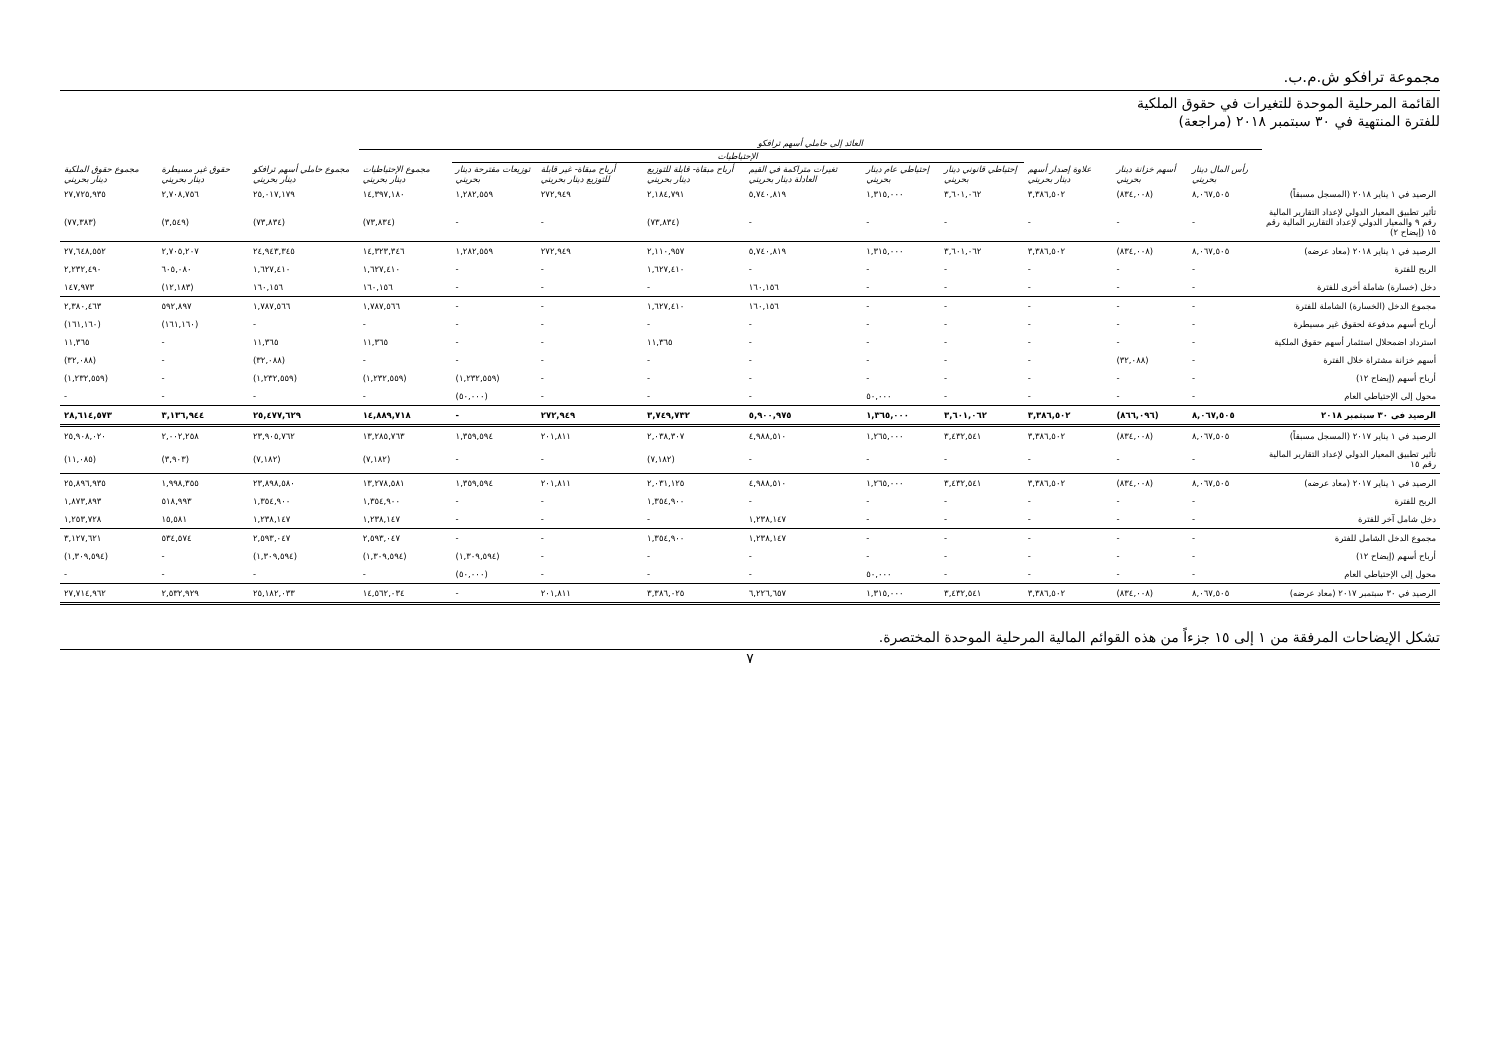مجموعة ترافكو ش.م.ب.
القائمة المرحلية الموحدة للتغيرات في حقوق الملكية
للفترة المنتهية في ٣٠ سبتمبر ٢٠١٨ (مراجعة)
| | العائد إلى حاملي أسهم ترافكو | | | | | | | | | | | | |
| --- | --- | --- | --- | --- | --- | --- | --- | --- | --- | --- | --- | --- | --- |
| | | | | الإحتياطيات | | | | | | | | | |
| | رأس المال دينار بحريني | أسهم خزانة دينار بحريني | علاوة إصدار أسهم دينار بحريني | إحتياطي قانوني دينار بحريني | إحتياطي عام دينار بحريني | تغيرات متراكمة في القيم العادلة دينار بحريني | أرباح مبقاة- قابلة للتوزيع دينار بحريني | أرباح مبقاة- غير قابلة للتوزيع دينار بحريني | توزيعات مقترحة دينار بحريني | مجموع الإحتياطيات دينار بحريني | مجموع حاملي أسهم ترافكو دينار بحريني | حقوق غير مسيطرة دينار بحريني | مجموع حقوق الملكية دينار بحريني |
| الرصيد في ١ يناير ٢٠١٨ (المسجل مسبقاً) | ٨,٠٦٧,٥٠٥ | (٨٣٤,٠٠٨) | ٣,٣٨٦,٥٠٢ | ٣,٦٠١,٠٦٢ | ١,٣١٥,٠٠٠ | ٥,٧٤٠,٨١٩ | ٢,١٨٤,٧٩١ | ٢٧٢,٩٤٩ | ١,٢٨٢,٥٥٩ | ١٤,٣٩٧,١٨٠ | ٢٥,٠١٧,١٧٩ | ٢,٧٠٨,٧٥٦ | ٢٧,٧٢٥,٩٣٥ |
| تأثير تطبيق المعيار الدولي لإعداد التقارير المالية رقم ٩ والمعيار الدولي لإعداد التقارير المالية رقم ١٥ (إيضاح ٢) | - | - | - | - | - | - | (٧٣,٨٣٤) | - | - | (٧٣,٨٣٤) | (٧٣,٨٣٤) | (٣,٥٤٩) | (٧٧,٣٨٣) |
| الرصيد في ١ يناير ٢٠١٨ (معاد عرضه) | ٨,٠٦٧,٥٠٥ | (٨٣٤,٠٠٨) | ٣,٣٨٦,٥٠٢ | ٣,٦٠١,٠٦٢ | ١,٣١٥,٠٠٠ | ٥,٧٤٠,٨١٩ | ٢,١١٠,٩٥٧ | ٢٧٢,٩٤٩ | ١,٢٨٢,٥٥٩ | ١٤,٣٢٣,٣٤٦ | ٢٤,٩٤٣,٣٤٥ | ٢,٧٠٥,٢٠٧ | ٢٧,٦٤٨,٥٥٢ |
| الربح للفترة | - | - | - | - | - | - | ١,٦٢٧,٤١٠ | - | - | ١,٦٢٧,٤١٠ | ١,٦٢٧,٤١٠ | ٦٠٥,٠٨٠ | ٢,٢٣٢,٤٩٠ |
| دخل (خسارة) شاملة أخرى للفترة | - | - | - | - | - | ١٦٠,١٥٦ | - | - | - | ١٦٠,١٥٦ | ١٦٠,١٥٦ | (١٢,١٨٣) | ١٤٧,٩٧٣ |
| مجموع الدخل (الخسارة) الشاملة للفترة | - | - | - | - | - | ١٦٠,١٥٦ | ١,٦٢٧,٤١٠ | - | - | ١,٧٨٧,٥٦٦ | ١,٧٨٧,٥٦٦ | ٥٩٢,٨٩٧ | ٢,٣٨٠,٤٦٣ |
| أرباح أسهم مدفوعة لحقوق غير مسيطرة | - | - | - | - | - | - | - | - | - | - | - | (١٦١,١٦٠) | (١٦١,١٦٠) |
| استرداد اضمحلال استثمار أسهم حقوق الملكية | - | - | - | - | - | - | ١١,٣٦٥ | - | - | ١١,٣٦٥ | ١١,٣٦٥ | - | ١١,٣٦٥ |
| أسهم خزانة مشتراة خلال الفترة | - | (٣٢,٠٨٨) | - | - | - | - | - | - | - | - | (٣٢,٠٨٨) | - | (٣٢,٠٨٨) |
| أرباح أسهم (إيضاح ١٢) | - | - | - | - | - | - | - | - | (١,٢٣٢,٥٥٩) | (١,٢٣٢,٥٥٩) | (١,٢٣٢,٥٥٩) | - | (١,٢٣٢,٥٥٩) |
| محول إلى الإحتياطي العام | - | - | - | - | ٥٠,٠٠٠ | - | - | - | (٥٠,٠٠٠) | - | - | - | - |
| الرصيد في ٣٠ سبتمبر ٢٠١٨ | ٨,٠٦٧,٥٠٥ | (٨٦٦,٠٩٦) | ٣,٣٨٦,٥٠٢ | ٣,٦٠١,٠٦٢ | ١,٣٦٥,٠٠٠ | ٥,٩٠٠,٩٧٥ | ٣,٧٤٩,٧٣٢ | ٢٧٢,٩٤٩ | - | ١٤,٨٨٩,٧١٨ | ٢٥,٤٧٧,٦٢٩ | ٣,١٣٦,٩٤٤ | ٢٨,٦١٤,٥٧٣ |
| الرصيد في ١ يناير ٢٠١٧ (المسجل مسبقاً) | ٨,٠٦٧,٥٠٥ | (٨٣٤,٠٠٨) | ٣,٣٨٦,٥٠٢ | ٣,٤٣٢,٥٤١ | ١,٢٦٥,٠٠٠ | ٤,٩٨٨,٥١٠ | ٢,٠٣٨,٣٠٧ | ٢٠١,٨١١ | ١,٣٥٩,٥٩٤ | ١٣,٢٨٥,٧٦٣ | ٢٣,٩٠٥,٧٦٢ | ٢,٠٠٢,٢٥٨ | ٢٥,٩٠٨,٠٢٠ |
| تأثير تطبيق المعيار الدولي لإعداد التقارير المالية رقم ١٥ | - | - | - | - | - | - | (٧,١٨٢) | - | - | (٧,١٨٢) | (٧,١٨٢) | (٣,٩٠٣) | (١١,٠٨٥) |
| الرصيد في ١ يناير ٢٠١٧ (معاد عرضه) | ٨,٠٦٧,٥٠٥ | (٨٣٤,٠٠٨) | ٣,٣٨٦,٥٠٢ | ٣,٤٣٢,٥٤١ | ١,٢٦٥,٠٠٠ | ٤,٩٨٨,٥١٠ | ٢,٠٣١,١٢٥ | ٢٠١,٨١١ | ١,٣٥٩,٥٩٤ | ١٣,٢٧٨,٥٨١ | ٢٣,٨٩٨,٥٨٠ | ١,٩٩٨,٣٥٥ | ٢٥,٨٩٦,٩٣٥ |
| الربح للفترة | - | - | - | - | - | - | ١,٣٥٤,٩٠٠ | - | - | ١,٣٥٤,٩٠٠ | ١,٣٥٤,٩٠٠ | ٥١٨,٩٩٣ | ١,٨٧٣,٨٩٣ |
| دخل شامل آخر للفترة | - | - | - | - | - | ١,٢٣٨,١٤٧ | - | - | - | ١,٢٣٨,١٤٧ | ١,٢٣٨,١٤٧ | ١٥,٥٨١ | ١,٢٥٣,٧٢٨ |
| مجموع الدخل الشامل للفترة | - | - | - | - | - | ١,٢٣٨,١٤٧ | ١,٣٥٤,٩٠٠ | - | - | ٢,٥٩٣,٠٤٧ | ٢,٥٩٣,٠٤٧ | ٥٣٤,٥٧٤ | ٣,١٢٧,٦٢١ |
| أرباح أسهم (إيضاح ١٢) | - | - | - | - | - | - | - | - | (١,٣٠٩,٥٩٤) | (١,٣٠٩,٥٩٤) | (١,٣٠٩,٥٩٤) | - | (١,٣٠٩,٥٩٤) |
| محول إلى الإحتياطي العام | - | - | - | - | ٥٠,٠٠٠ | - | - | - | (٥٠,٠٠٠) | - | - | - | - |
| الرصيد في ٣٠ سبتمبر ٢٠١٧ (معاد عرضه) | ٨,٠٦٧,٥٠٥ | (٨٣٤,٠٠٨) | ٣,٣٨٦,٥٠٢ | ٣,٤٣٢,٥٤١ | ١,٣١٥,٠٠٠ | ٦,٢٢٦,٦٥٧ | ٣,٣٨٦,٠٢٥ | ٢٠١,٨١١ | - | ١٤,٥٦٢,٠٣٤ | ٢٥,١٨٢,٠٣٣ | ٢,٥٣٢,٩٢٩ | ٢٧,٧١٤,٩٦٢ |
تشكل الإيضاحات المرفقة من ١ إلى ١٥ جزءاً من هذه القوائم المالية المرحلية الموحدة المختصرة.
٧